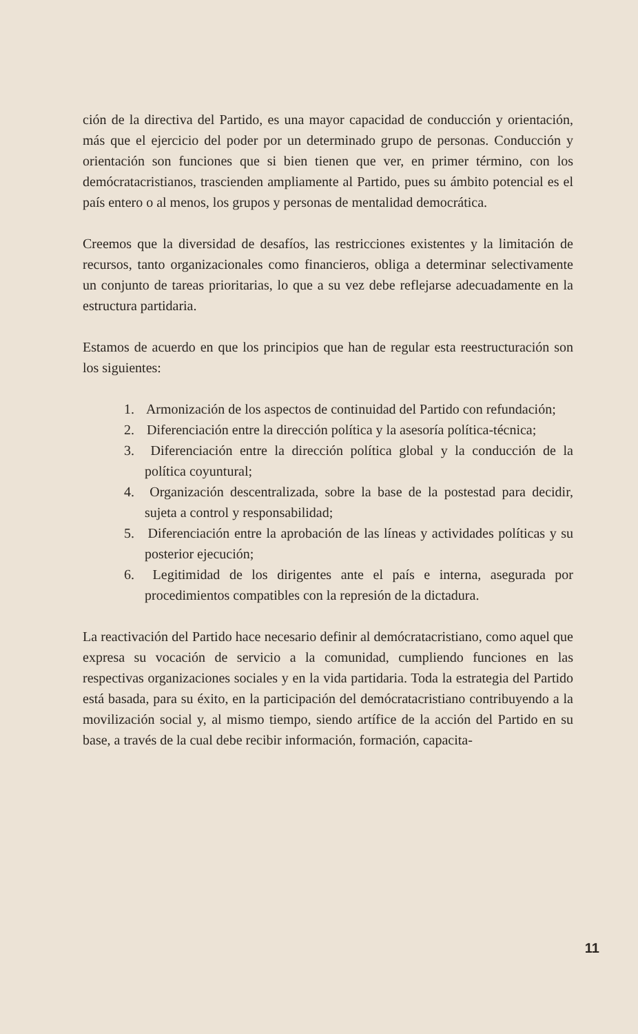ción de la directiva del Partido, es una mayor capacidad de conducción y orientación, más que el ejercicio del poder por un determinado grupo de personas. Conducción y orientación son funciones que si bien tienen que ver, en primer término, con los demócratacristianos, trascienden ampliamente al Partido, pues su ámbito potencial es el país entero o al menos, los grupos y personas de mentalidad democrática.
Creemos que la diversidad de desafíos, las restricciones existentes y la limitación de recursos, tanto organizacionales como financieros, obliga a determinar selectivamente un conjunto de tareas prioritarias, lo que a su vez debe reflejarse adecuadamente en la estructura partidaria.
Estamos de acuerdo en que los principios que han de regular esta reestructuración son los siguientes:
1. Armonización de los aspectos de continuidad del Partido con refundación;
2. Diferenciación entre la dirección política y la asesoría política-técnica;
3. Diferenciación entre la dirección política global y la conducción de la política coyuntural;
4. Organización descentralizada, sobre la base de la postestad para decidir, sujeta a control y responsabilidad;
5. Diferenciación entre la aprobación de las líneas y actividades políticas y su posterior ejecución;
6. Legitimidad de los dirigentes ante el país e interna, asegurada por procedimientos compatibles con la represión de la dictadura.
La reactivación del Partido hace necesario definir al demócratacristiano, como aquel que expresa su vocación de servicio a la comunidad, cumpliendo funciones en las respectivas organizaciones sociales y en la vida partidaria. Toda la estrategia del Partido está basada, para su éxito, en la participación del demócratacristiano contribuyendo a la movilización social y, al mismo tiempo, siendo artífice de la acción del Partido en su base, a través de la cual debe recibir información, formación, capacita-
11